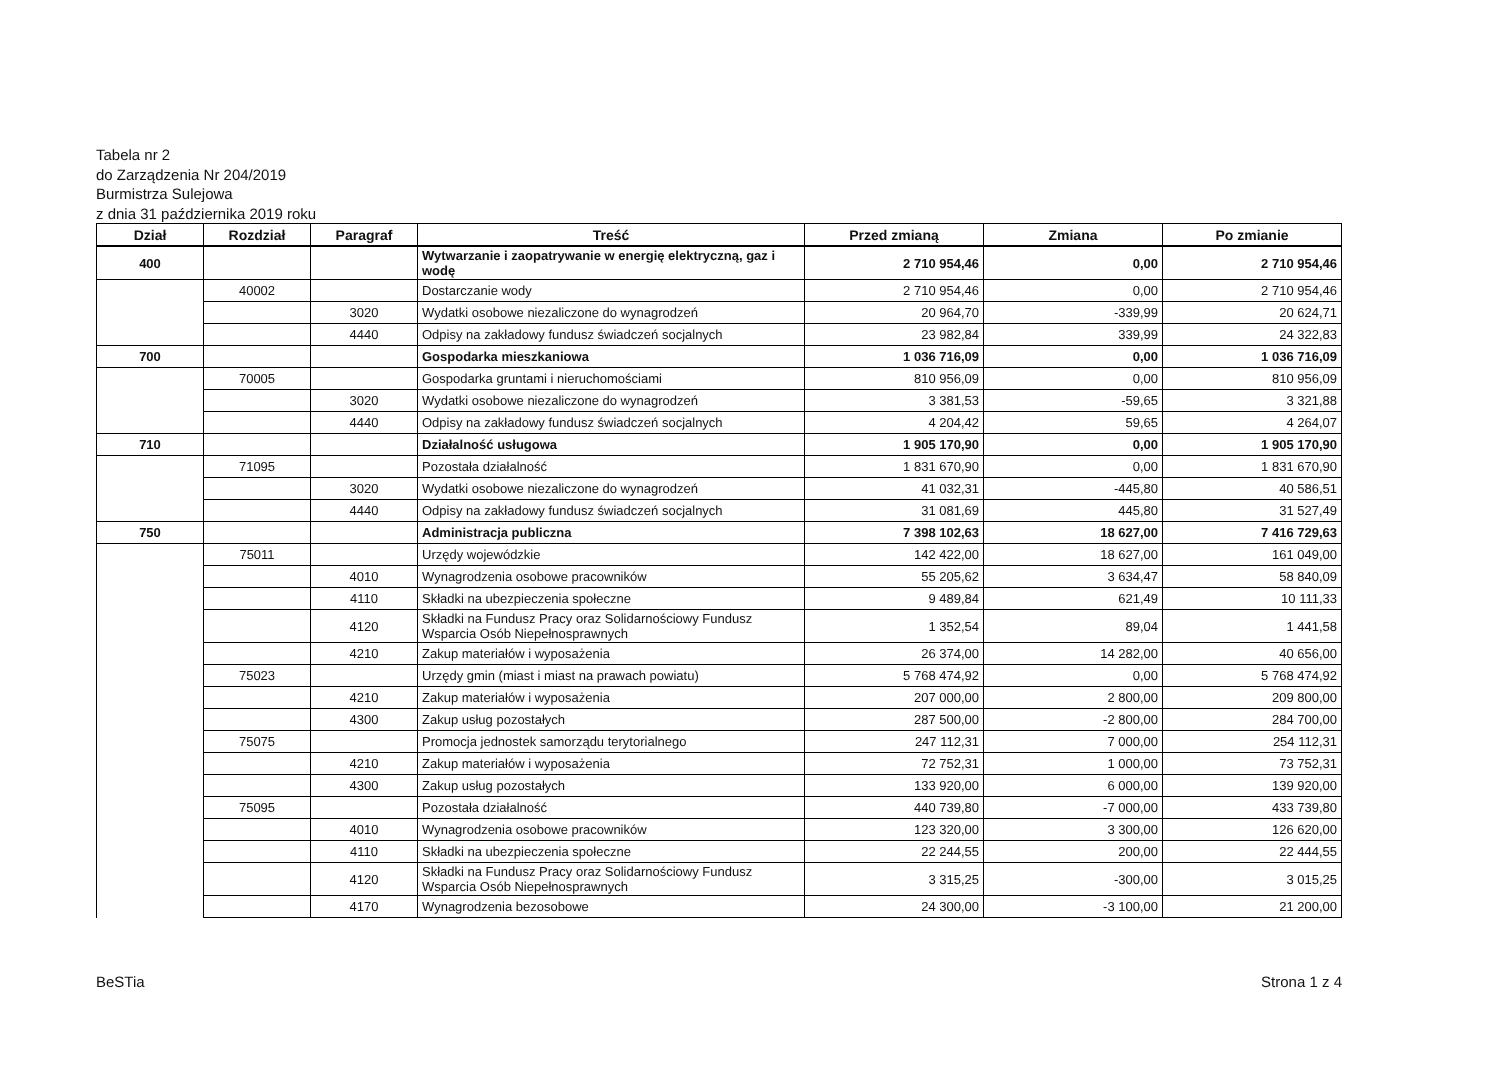Tabela nr 2
do Zarządzenia Nr 204/2019
Burmistrza Sulejowa
z dnia 31 października 2019 roku
| Dział | Rozdział | Paragraf | Treść | Przed zmianą | Zmiana | Po zmianie |
| --- | --- | --- | --- | --- | --- | --- |
| 400 | | | Wytwarzanie i zaopatrywanie w energię elektryczną, gaz i wodę | 2 710 954,46 | 0,00 | 2 710 954,46 |
| | 40002 | | Dostarczanie wody | 2 710 954,46 | 0,00 | 2 710 954,46 |
| | | 3020 | Wydatki osobowe niezaliczone do wynagrodzeń | 20 964,70 | -339,99 | 20 624,71 |
| | | 4440 | Odpisy na zakładowy fundusz świadczeń socjalnych | 23 982,84 | 339,99 | 24 322,83 |
| 700 | | | Gospodarka mieszkaniowa | 1 036 716,09 | 0,00 | 1 036 716,09 |
| | 70005 | | Gospodarka gruntami i nieruchomościami | 810 956,09 | 0,00 | 810 956,09 |
| | | 3020 | Wydatki osobowe niezaliczone do wynagrodzeń | 3 381,53 | -59,65 | 3 321,88 |
| | | 4440 | Odpisy na zakładowy fundusz świadczeń socjalnych | 4 204,42 | 59,65 | 4 264,07 |
| 710 | | | Działalność usługowa | 1 905 170,90 | 0,00 | 1 905 170,90 |
| | 71095 | | Pozostała działalność | 1 831 670,90 | 0,00 | 1 831 670,90 |
| | | 3020 | Wydatki osobowe niezaliczone do wynagrodzeń | 41 032,31 | -445,80 | 40 586,51 |
| | | 4440 | Odpisy na zakładowy fundusz świadczeń socjalnych | 31 081,69 | 445,80 | 31 527,49 |
| 750 | | | Administracja publiczna | 7 398 102,63 | 18 627,00 | 7 416 729,63 |
| | 75011 | | Urzędy wojewódzkie | 142 422,00 | 18 627,00 | 161 049,00 |
| | | 4010 | Wynagrodzenia osobowe pracowników | 55 205,62 | 3 634,47 | 58 840,09 |
| | | 4110 | Składki na ubezpieczenia społeczne | 9 489,84 | 621,49 | 10 111,33 |
| | | 4120 | Składki na Fundusz Pracy oraz Solidarnościowy Fundusz Wsparcia Osób Niepełnosprawnych | 1 352,54 | 89,04 | 1 441,58 |
| | | 4210 | Zakup materiałów i wyposażenia | 26 374,00 | 14 282,00 | 40 656,00 |
| | 75023 | | Urzędy gmin (miast i miast na prawach powiatu) | 5 768 474,92 | 0,00 | 5 768 474,92 |
| | | 4210 | Zakup materiałów i wyposażenia | 207 000,00 | 2 800,00 | 209 800,00 |
| | | 4300 | Zakup usług pozostałych | 287 500,00 | -2 800,00 | 284 700,00 |
| | 75075 | | Promocja jednostek samorządu terytorialnego | 247 112,31 | 7 000,00 | 254 112,31 |
| | | 4210 | Zakup materiałów i wyposażenia | 72 752,31 | 1 000,00 | 73 752,31 |
| | | 4300 | Zakup usług pozostałych | 133 920,00 | 6 000,00 | 139 920,00 |
| | 75095 | | Pozostała działalność | 440 739,80 | -7 000,00 | 433 739,80 |
| | | 4010 | Wynagrodzenia osobowe pracowników | 123 320,00 | 3 300,00 | 126 620,00 |
| | | 4110 | Składki na ubezpieczenia społeczne | 22 244,55 | 200,00 | 22 444,55 |
| | | 4120 | Składki na Fundusz Pracy oraz Solidarnościowy Fundusz Wsparcia Osób Niepełnosprawnych | 3 315,25 | -300,00 | 3 015,25 |
| | | 4170 | Wynagrodzenia bezosobowe | 24 300,00 | -3 100,00 | 21 200,00 |
BeSTia Strona 1 z 4